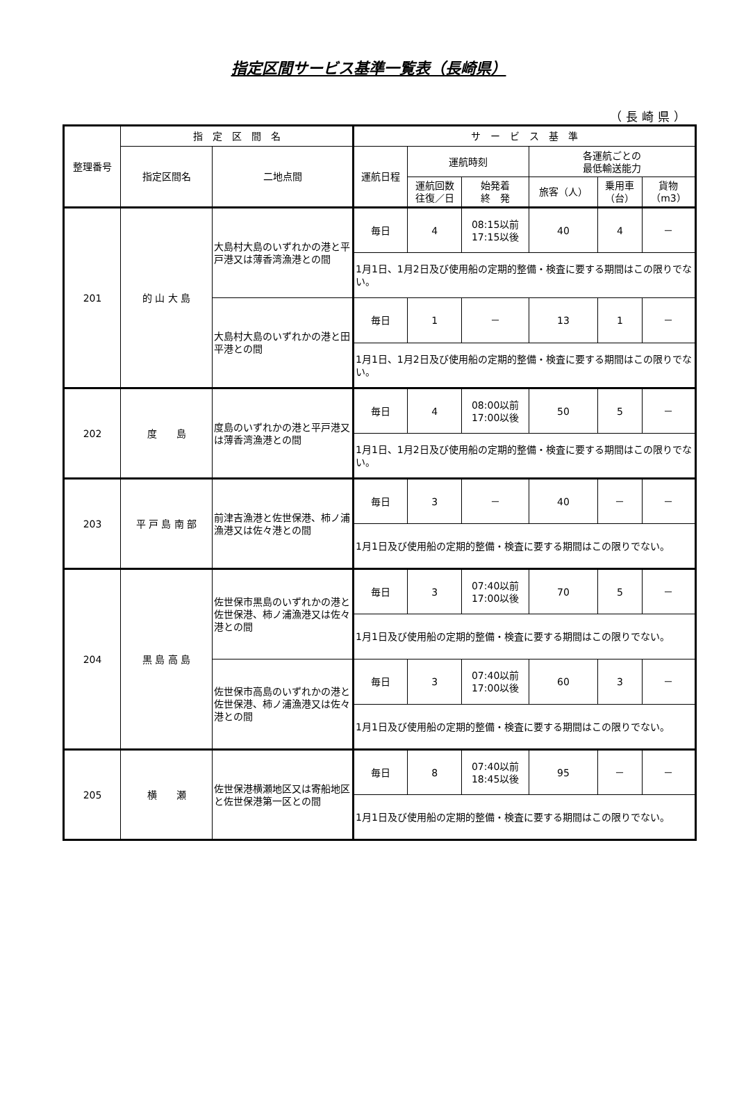指定区間サービス基準一覧表（長崎県）
（長崎県）
| 整理番号 | 指 定 区 間 名 | | サ ー ビ ス 基 準 | | | | | |
| --- | --- | --- | --- | --- | --- | --- | --- | --- |
| | 指定区間名 | 二地点間 | 運航日程 | 運航時刻 | | 各運航ごとの 最低輸送能力 | | |
| | | | | 運航回数 往復／日 | 始発着 終 発 | 旅客（人） | 乗用車 （台） | 貨物 （m3） |
| 201 | 的 山 大 島 | 大島村大島のいずれかの港と平戸港又は薄香湾漁港との間 | 毎日 | 4 | 08:15以前 17:15以後 | 40 | 4 | － |
| | | | 1月1日、1月2日及び使用船の定期的整備・検査に要する期間はこの限りでない。 | | | | | |
| | | 大島村大島のいずれかの港と田平港との間 | 毎日 | 1 | － | 13 | 1 | － |
| | | | 1月1日、1月2日及び使用船の定期的整備・検査に要する期間はこの限りでない。 | | | | | |
| 202 | 度 島 | 度島のいずれかの港と平戸港又は薄香湾漁港との間 | 毎日 | 4 | 08:00以前 17:00以後 | 50 | 5 | － |
| | | | 1月1日、1月2日及び使用船の定期的整備・検査に要する期間はこの限りでない。 | | | | | |
| 203 | 平 戸 島 南 部 | 前津吉漁港と佐世保港、柿ノ浦漁港又は佐々港との間 | 毎日 | 3 | － | 40 | － | － |
| | | | 1月1日及び使用船の定期的整備・検査に要する期間はこの限りでない。 | | | | | |
| 204 | 黒 島 高 島 | 佐世保市黒島のいずれかの港と佐世保港、柿ノ浦漁港又は佐々港との間 | 毎日 | 3 | 07:40以前 17:00以後 | 70 | 5 | － |
| | | | 1月1日及び使用船の定期的整備・検査に要する期間はこの限りでない。 | | | | | |
| | | 佐世保市高島のいずれかの港と佐世保港、柿ノ浦漁港又は佐々港との間 | 毎日 | 3 | 07:40以前 17:00以後 | 60 | 3 | － |
| | | | 1月1日及び使用船の定期的整備・検査に要する期間はこの限りでない。 | | | | | |
| 205 | 横 瀬 | 佐世保港横瀬地区又は寄船地区と佐世保港第一区との間 | 毎日 | 8 | 07:40以前 18:45以後 | 95 | － | － |
| | | | 1月1日及び使用船の定期的整備・検査に要する期間はこの限りでない。 | | | | | |